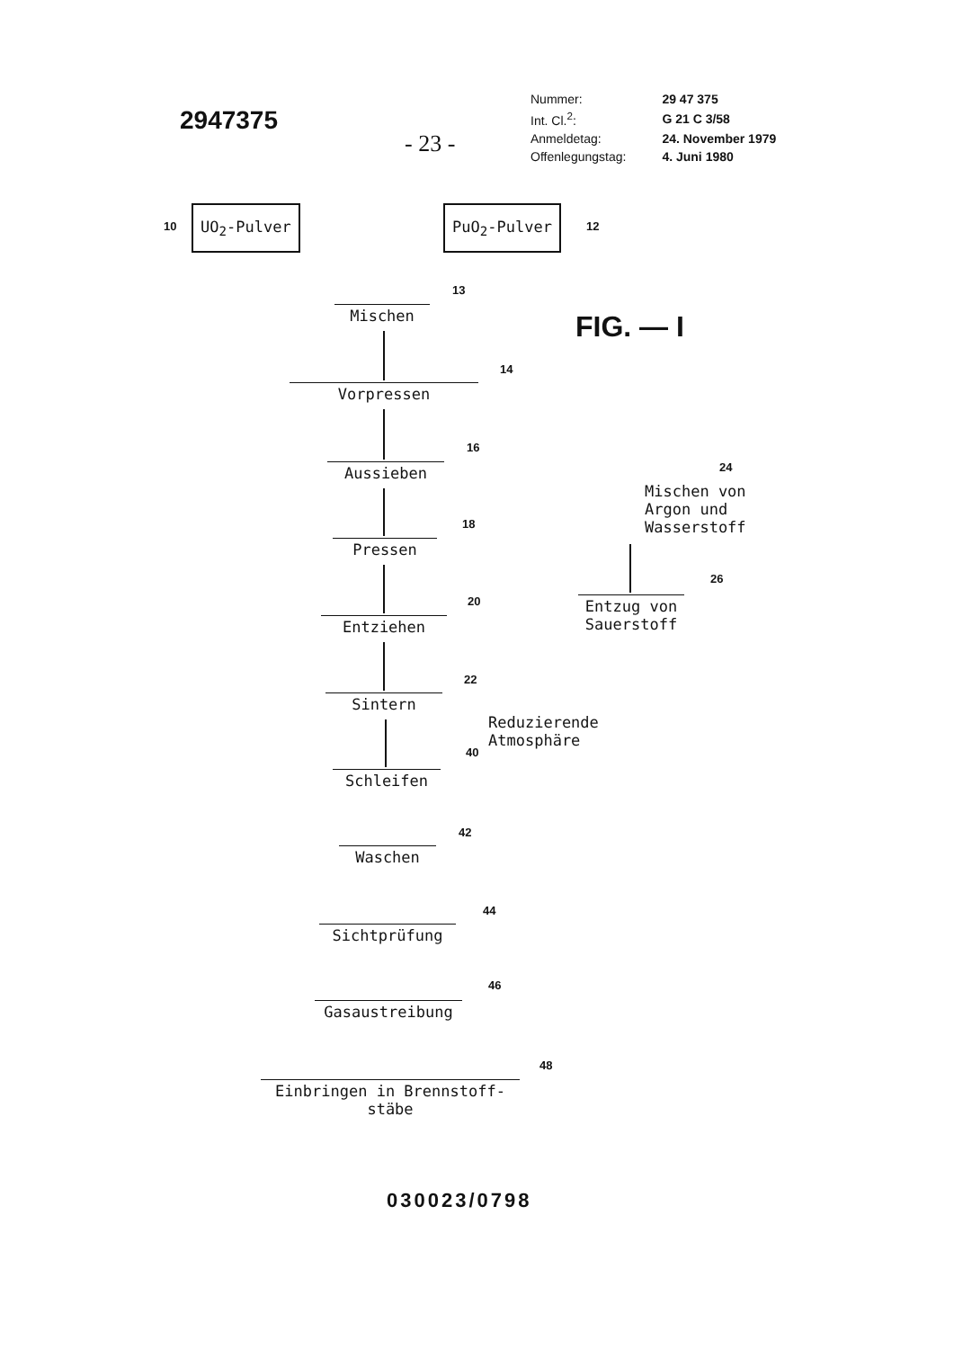2947375
- 23 -
| Nummer: | 29 47 375 |
| Int. Cl.<sup>2</sup>: | G 21 C 3/58 |
| Anmeldetag: | 24. November 1979 |
| Offenlegungstag: | 4. Juni 1980 |
10
UO<sub>2</sub>-Pulver PuO<sub>2</sub>-Pulver
12
Mischen
13
FIG. — I
Vorpressen
14
Aussieben
16
Mischen von
Argon und
Wasserstoff
24
Pressen
18
Entzug von
Sauerstoff
26
Entziehen
20
Sintern
22
Reduzierende
Atmosphäre
Schleifen
40
Waschen
42
Sichtprüfung
44
Gasaustreibung
46
Einbringen in Brennstoff-
stäbe
48
030023/0798